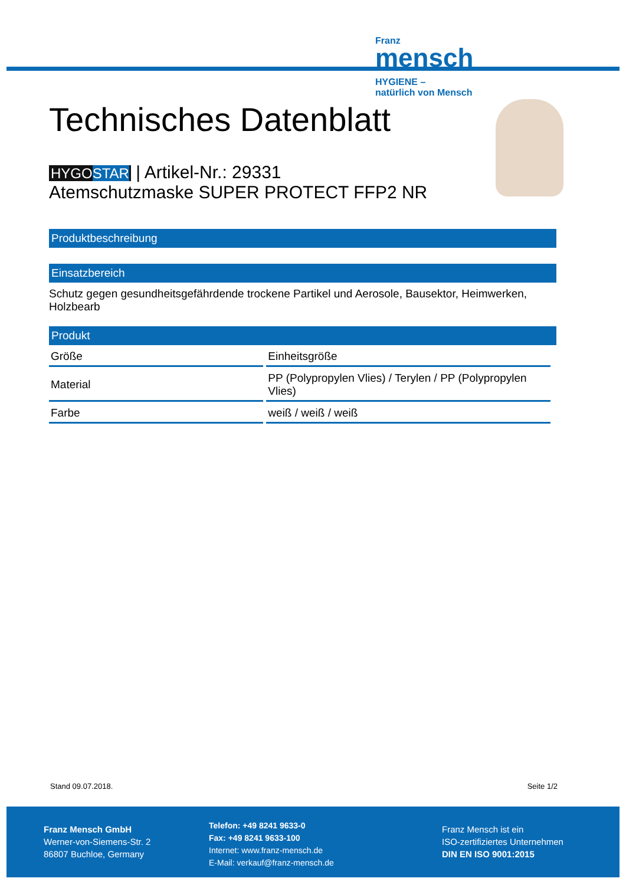Franz
mensch
HYGIENE –
natürlich von Mensch
Technisches Datenblatt
HYGOSTAR | Artikel-Nr.: 29331
Atemschutzmaske SUPER PROTECT FFP2 NR
Produktbeschreibung
Einsatzbereich
Schutz gegen gesundheitsgefährdende trockene Partikel und Aerosole, Bausektor, Heimwerken, Holzbearb
Produkt
| Größe | Einheitsgröße |
| Material | PP (Polypropylen Vlies) / Terylen / PP (Polypropylen Vlies) |
| Farbe | weiß / weiß / weiß |
Stand 09.07.2018. Seite 1/2
Franz Mensch GmbH
Werner-von-Siemens-Str. 2
86807 Buchloe, Germany
Telefon: +49 8241 9633-0
Fax: +49 8241 9633-100
Internet: www.franz-mensch.de
E-Mail: verkauf@franz-mensch.de
Franz Mensch ist ein
ISO-zertifiziertes Unternehmen
DIN EN ISO 9001:2015